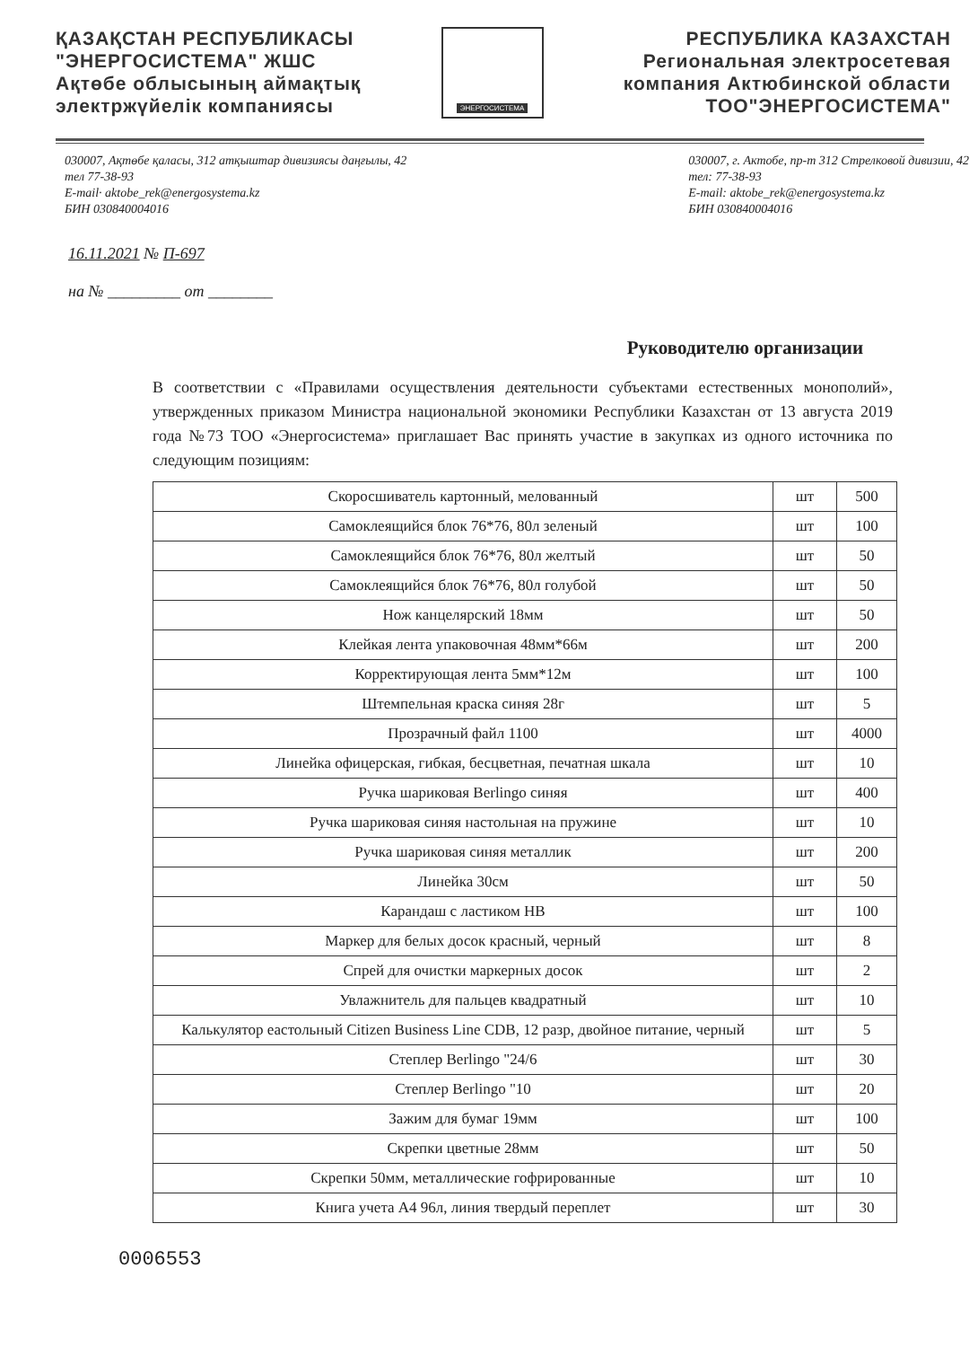ҚАЗАҚСТАН РЕСПУБЛИКАСЫ
"ЭНЕРГОСИСТЕМА" ЖШС
Ақтөбе облысының аймақтық
электржүйелік компаниясы
ЭНЕРГОСИСТЕМА
РЕСПУБЛИКА КАЗАХСТАН
Региональная электросетевая
компания Актюбинской области
ТОО"ЭНЕРГОСИСТЕМА"
030007, Ақтөбе қаласы, 312 атқыштар дивизиясы даңғылы, 42
тел 77-38-93
E-mail· aktobe_rek@energosystema.kz
БИН 030840004016
030007, г. Актобе, пр-т 312 Стрелковой дивизии, 42
тел: 77-38-93
E-mail: aktobe_rek@energosystema.kz
БИН 030840004016
16.11.2021 № П-697
на № _________ от ________
Руководителю организации
В соответствии с «Правилами осуществления деятельности субъектами естественных монополий», утвержденных приказом Министра национальной экономики Республики Казахстан от 13 августа 2019 года №73 ТОО «Энергосистема» приглашает Вас принять участие в закупках из одного источника по следующим позициям:
| Скоросшиватель картонный, мелованный | шт | 500 |
| Самоклеящийся блок 76*76, 80л зеленый | шт | 100 |
| Самоклеящийся блок 76*76, 80л желтый | шт | 50 |
| Самоклеящийся блок 76*76, 80л голубой | шт | 50 |
| Нож канцелярский 18мм | шт | 50 |
| Клейкая лента упаковочная 48мм*66м | шт | 200 |
| Корректирующая лента 5мм*12м | шт | 100 |
| Штемпельная краска синяя 28г | шт | 5 |
| Прозрачный файл 1100 | шт | 4000 |
| Линейка офицерская, гибкая, бесцветная, печатная шкала | шт | 10 |
| Ручка шариковая Berlingo синяя | шт | 400 |
| Ручка шариковая синяя настольная на пружине | шт | 10 |
| Ручка шариковая синяя металлик | шт | 200 |
| Линейка 30см | шт | 50 |
| Карандаш с ластиком НВ | шт | 100 |
| Маркер для белых досок красный, черный | шт | 8 |
| Спрей для очистки маркерных досок | шт | 2 |
| Увлажнитель для пальцев квадратный | шт | 10 |
| Калькулятор еастольный Citizen Business Line CDB, 12 разр, двойное питание, черный | шт | 5 |
| Степлер Berlingo "24/6 | шт | 30 |
| Степлер Berlingo "10 | шт | 20 |
| Зажим для бумаг 19мм | шт | 100 |
| Скрепки цветные 28мм | шт | 50 |
| Скрепки 50мм, металлические гофрированные | шт | 10 |
| Книга учета А4 96л, линия твердый переплет | шт | 30 |
0006553